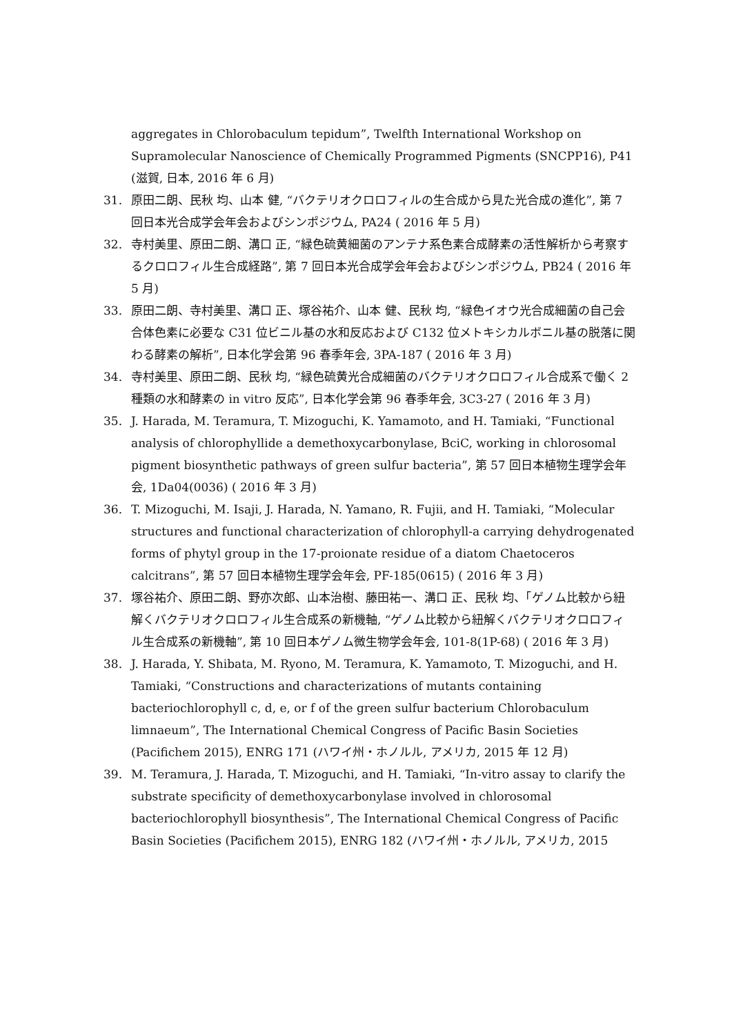aggregates in Chlorobaculum tepidum”, Twelfth International Workshop on Supramolecular Nanoscience of Chemically Programmed Pigments (SNCPP16), P41 (滋賀, 日本, 2016 年 6 月)
31. 原田二朗、民秋 均、山本 健, “バクテリオクロロフィルの生合成から見た光合成の進化”, 第 7 回日本光合成学会年会およびシンポジウム, PA24 ( 2016 年 5 月)
32. 寺村美里、原田二朗、溝口 正, “緑色硫黄細菌のアンテナ系色素合成酵素の活性解析から考察するクロロフィル生合成経路”, 第 7 回日本光合成学会年会およびシンポジウム, PB24 ( 2016 年 5 月)
33. 原田二朗、寺村美里、溝口 正、塚谷祐介、山本 健、民秋 均, “緑色イオウ光合成細菌の自己会合体色素に必要な C31 位ビニル基の水和反応および C132 位メトキシカルボニル基の脱落に関わる酵素の解析”, 日本化学会第 96 春季年会, 3PA-187 ( 2016 年 3 月)
34. 寺村美里、原田二朗、民秋 均, “緑色硫黄光合成細菌のバクテリオクロロフィル合成系で働く 2 種類の水和酵素の in vitro 反応”, 日本化学会第 96 春季年会, 3C3-27 ( 2016 年 3 月)
35. J. Harada, M. Teramura, T. Mizoguchi, K. Yamamoto, and H. Tamiaki, “Functional analysis of chlorophyllide a demethoxycarbonylase, BciC, working in chlorosomal pigment biosynthetic pathways of green sulfur bacteria”, 第 57 回日本植物生理学会年会, 1Da04(0036) ( 2016 年 3 月)
36. T. Mizoguchi, M. Isaji, J. Harada, N. Yamano, R. Fujii, and H. Tamiaki, “Molecular structures and functional characterization of chlorophyll-a carrying dehydrogenated forms of phytyl group in the 17-proionate residue of a diatom Chaetoceros calcitrans”, 第 57 回日本植物生理学会年会, PF-185(0615) ( 2016 年 3 月)
37. 塚谷祐介、原田二朗、野亦次郎、山本治樹、藤田祐一、溝口 正、民秋 均、「ゲノム比較から紐解くバクテリオクロロフィル生合成系の新機軸, “ゲノム比較から紐解くバクテリオクロロフィル生合成系の新機軸”, 第 10 回日本ゲノム微生物学会年会, 101-8(1P-68) ( 2016 年 3 月)
38. J. Harada, Y. Shibata, M. Ryono, M. Teramura, K. Yamamoto, T. Mizoguchi, and H. Tamiaki, “Constructions and characterizations of mutants containing bacteriochlorophyll c, d, e, or f of the green sulfur bacterium Chlorobaculum limnaeum”, The International Chemical Congress of Pacific Basin Societies (Pacifichem 2015), ENRG 171 (ハワイ州・ホノルル, アメリカ, 2015 年 12 月)
39. M. Teramura, J. Harada, T. Mizoguchi, and H. Tamiaki, “In-vitro assay to clarify the substrate specificity of demethoxycarbonylase involved in chlorosomal bacteriochlorophyll biosynthesis”, The International Chemical Congress of Pacific Basin Societies (Pacifichem 2015), ENRG 182 (ハワイ州・ホノルル, アメリカ, 2015